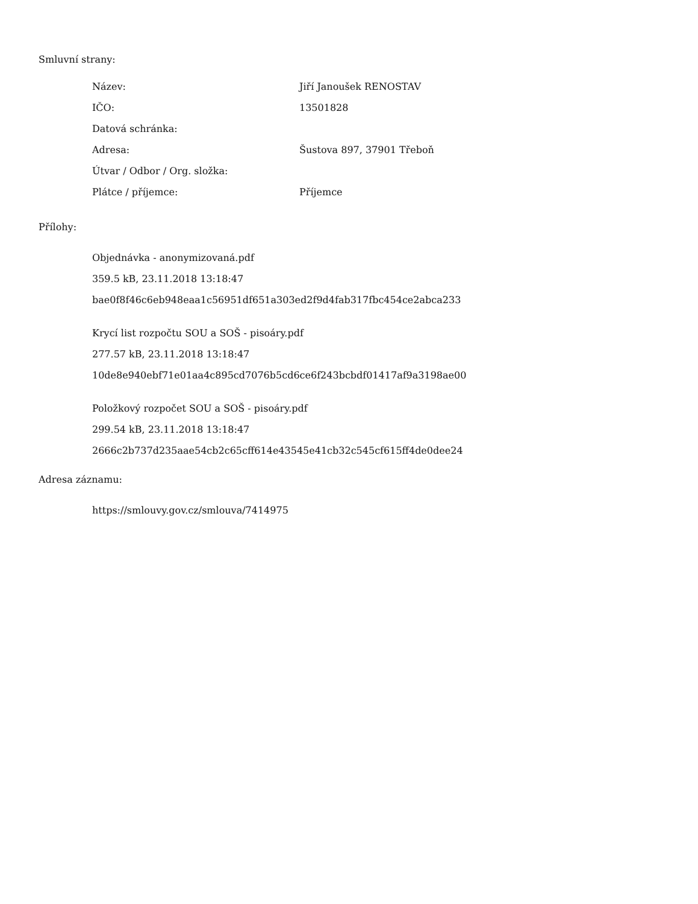Smluvní strany:
| Název: | Jiří Janoušek RENOSTAV |
| IČO: | 13501828 |
| Datová schránka: | |
| Adresa: | Šustova 897, 37901 Třeboň |
| Útvar / Odbor / Org. složka: | |
| Plátce / příjemce: | Příjemce |
Přílohy:
Objednávka - anonymizovaná.pdf
359.5 kB, 23.11.2018 13:18:47
bae0f8f46c6eb948eaa1c56951df651a303ed2f9d4fab317fbc454ce2abca233
Krycí list rozpočtu SOU a SOŠ - pisoáry.pdf
277.57 kB, 23.11.2018 13:18:47
10de8e940ebf71e01aa4c895cd7076b5cd6ce6f243bcbdf01417af9a3198ae00
Položkový rozpočet SOU a SOŠ - pisoáry.pdf
299.54 kB, 23.11.2018 13:18:47
2666c2b737d235aae54cb2c65cff614e43545e41cb32c545cf615ff4de0dee24
Adresa záznamu:
https://smlouvy.gov.cz/smlouva/7414975